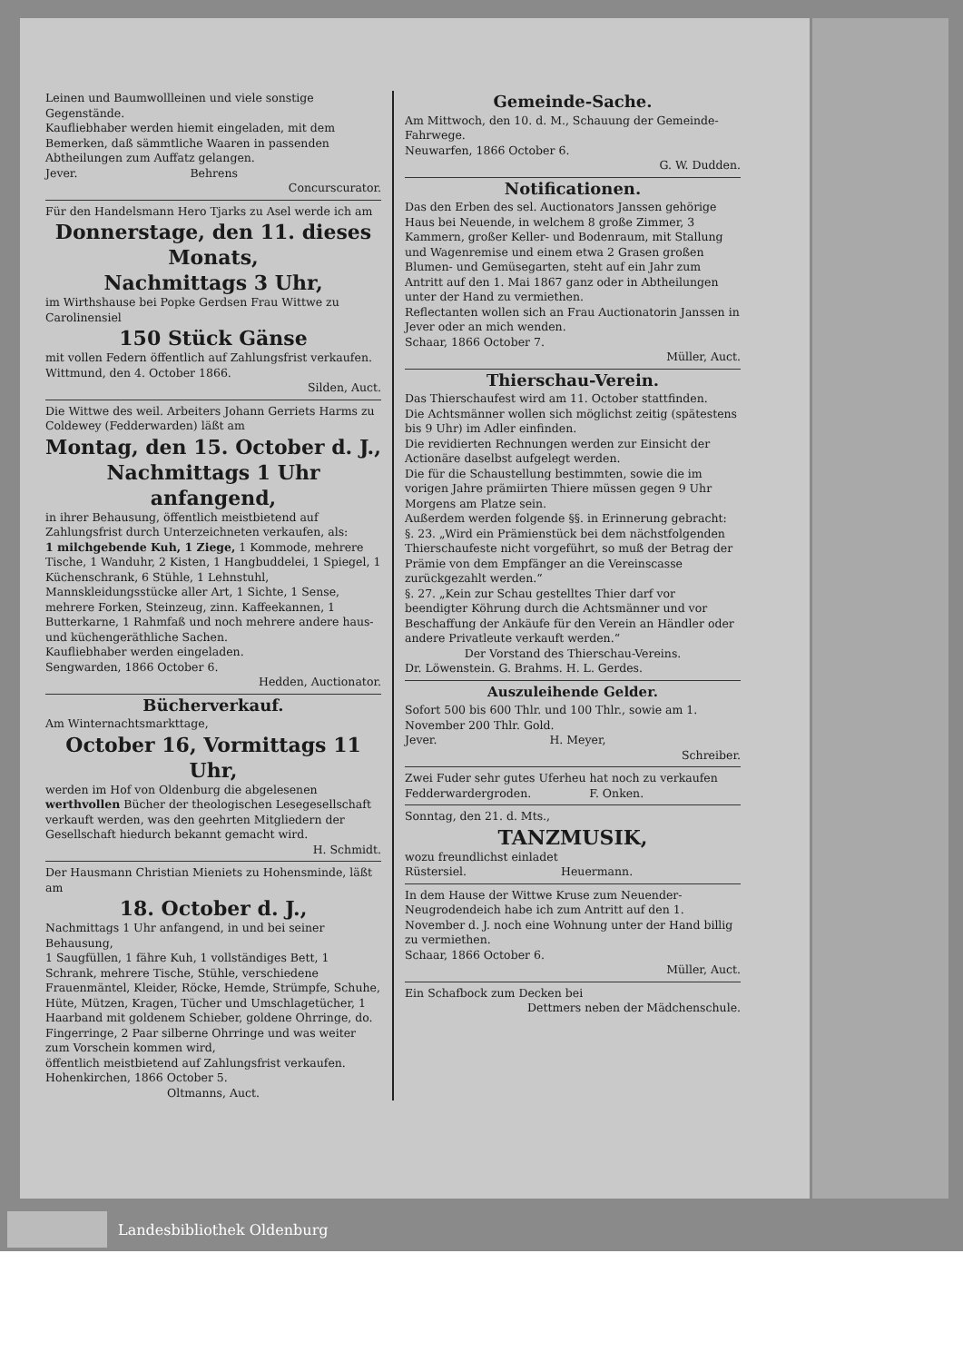Leinen und Baumwollleinen und viele sonstige Gegenstände.
Kaufliebhaber werden hiemit eingeladen, mit dem Bemerken, daß sämmtliche Waaren in passenden Abtheilungen zum Auffatz gelangen.
Jever. Behrens
Concurscurator.
Für den Handelsmann Hero Tjarks zu Asel werde ich am
Donnerstage, den 11. dieses Monats,
Nachmittags 3 Uhr,
im Wirthshause bei Popke Gerdsen Frau Wittwe zu Carolinensiel
150 Stück Gänse
mit vollen Federn öffentlich auf Zahlungsfrist verkaufen.
Wittmund, den 4. October 1866.
Silden, Auct.
Die Wittwe des weil. Arbeiters Johann Gerriets Harms zu Coldewey (Fedderwarden) läßt am
Montag, den 15. October d. J., Nachmittags 1 Uhr anfangend,
in ihrer Behausung, öffentlich meistbietend auf Zahlungsfrist durch Unterzeichneten verkaufen, als:
1 milchgebende Kuh, 1 Ziege, 1 Kommode, mehrere Tische, 1 Wanduhr, 2 Kisten, 1 Hangbuddelei, 1 Spiegel, 1 Küchenschrank, 6 Stühle, 1 Lehnstuhl, Mannskleidungsstücke aller Art, 1 Sichte, 1 Sense, mehrere Forken, Steinzeug, zinn. Kaffeekannen, 1 Butterkarne, 1 Rahmfaß und noch mehrere andere haus- und küchengeräthliche Sachen.
Kaufliebhaber werden eingeladen.
Sengwarden, 1866 October 6.
Hedden, Auctionator.
Bücherverkauf.
Am Winternachtsmarkttage,
October 16, Vormittags 11 Uhr,
werden im Hof von Oldenburg die abgelesenen werthvollen Bücher der theologischen Lesegesellschaft verkauft werden, was den geehrten Mitgliedern der Gesellschaft hiedurch bekannt gemacht wird.
H. Schmidt.
Der Hausmann Christian Mieniets zu Hohensminde, läßt am
18. October d. J.,
Nachmittags 1 Uhr anfangend, in und bei seiner Behausung,
1 Saugfüllen, 1 fähre Kuh, 1 vollständiges Bett, 1 Schrank, mehrere Tische, Stühle, verschiedene Frauenmäntel, Kleider, Röcke, Hemde, Strümpfe, Schuhe, Hüte, Mützen, Kragen, Tücher und Umschlagetücher, 1 Haarband mit goldenem Schieber, goldene Ohrringe, do. Fingerringe, 2 Paar silberne Ohrringe und was weiter zum Vorschein kommen wird,
öffentlich meistbietend auf Zahlungsfrist verkaufen.
Hohenkirchen, 1866 October 5.
Oltmanns, Auct.
Gemeinde-Sache.
Am Mittwoch, den 10. d. M., Schauung der Gemeinde-Fahrwege.
Neuwarfen, 1866 October 6.
G. W. Dudden.
Notificationen.
Das den Erben des sel. Auctionators Janssen gehörige Haus bei Neuende, in welchem 8 große Zimmer, 3 Kammern, großer Keller- und Bodenraum, mit Stallung und Wagenremise und einem etwa 2 Grasen großen Blumen- und Gemüsegarten, steht auf ein Jahr zum Antritt auf den 1. Mai 1867 ganz oder in Abtheilungen unter der Hand zu vermiethen.
Reflectanten wollen sich an Frau Auctionatorin Janssen in Jever oder an mich wenden.
Schaar, 1866 October 7.
Müller, Auct.
Thierschau-Verein.
Das Thierschaufest wird am 11. October stattfinden.
Die Achtsmänner wollen sich möglichst zeitig (spätestens bis 9 Uhr) im Adler einfinden.
Die revidierten Rechnungen werden zur Einsicht der Actionäre daselbst aufgelegt werden.
Die für die Schaustellung bestimmten, sowie die im vorigen Jahre prämiirten Thiere müssen gegen 9 Uhr Morgens am Platze sein.
Außerdem werden folgende §§. in Erinnerung gebracht:
§. 23. „Wird ein Prämienstück bei dem nächstfolgenden Thierschaufeste nicht vorgeführt, so muß der Betrag der Prämie von dem Empfänger an die Vereinscasse zurückgezahlt werden.“
§. 27. „Kein zur Schau gestelltes Thier darf vor beendigter Köhrung durch die Achtsmänner und vor Beschaffung der Ankäufe für den Verein an Händler oder andere Privatleute verkauft werden.“
Der Vorstand des Thierschau-Vereins.
Dr. Löwenstein. G. Brahms. H. L. Gerdes.
Auszuleihende Gelder.
Sofort 500 bis 600 Thlr. und 100 Thlr., sowie am 1. November 200 Thlr. Gold.
Jever. H. Meyer,
Schreiber.
Zwei Fuder sehr gutes Uferheu hat noch zu verkaufen
Fedderwardergroden. F. Onken.
Sonntag, den 21. d. Mts.,
TANZMUSIK,
wozu freundlichst einladet
Rüstersiel. Heuermann.
In dem Hause der Wittwe Kruse zum Neuender-Neugrodendeich habe ich zum Antritt auf den 1. November d. J. noch eine Wohnung unter der Hand billig zu vermiethen.
Schaar, 1866 October 6.
Müller, Auct.
Ein Schafbock zum Decken bei
Dettmers neben der Mädchenschule.
Landesbibliothek Oldenburg